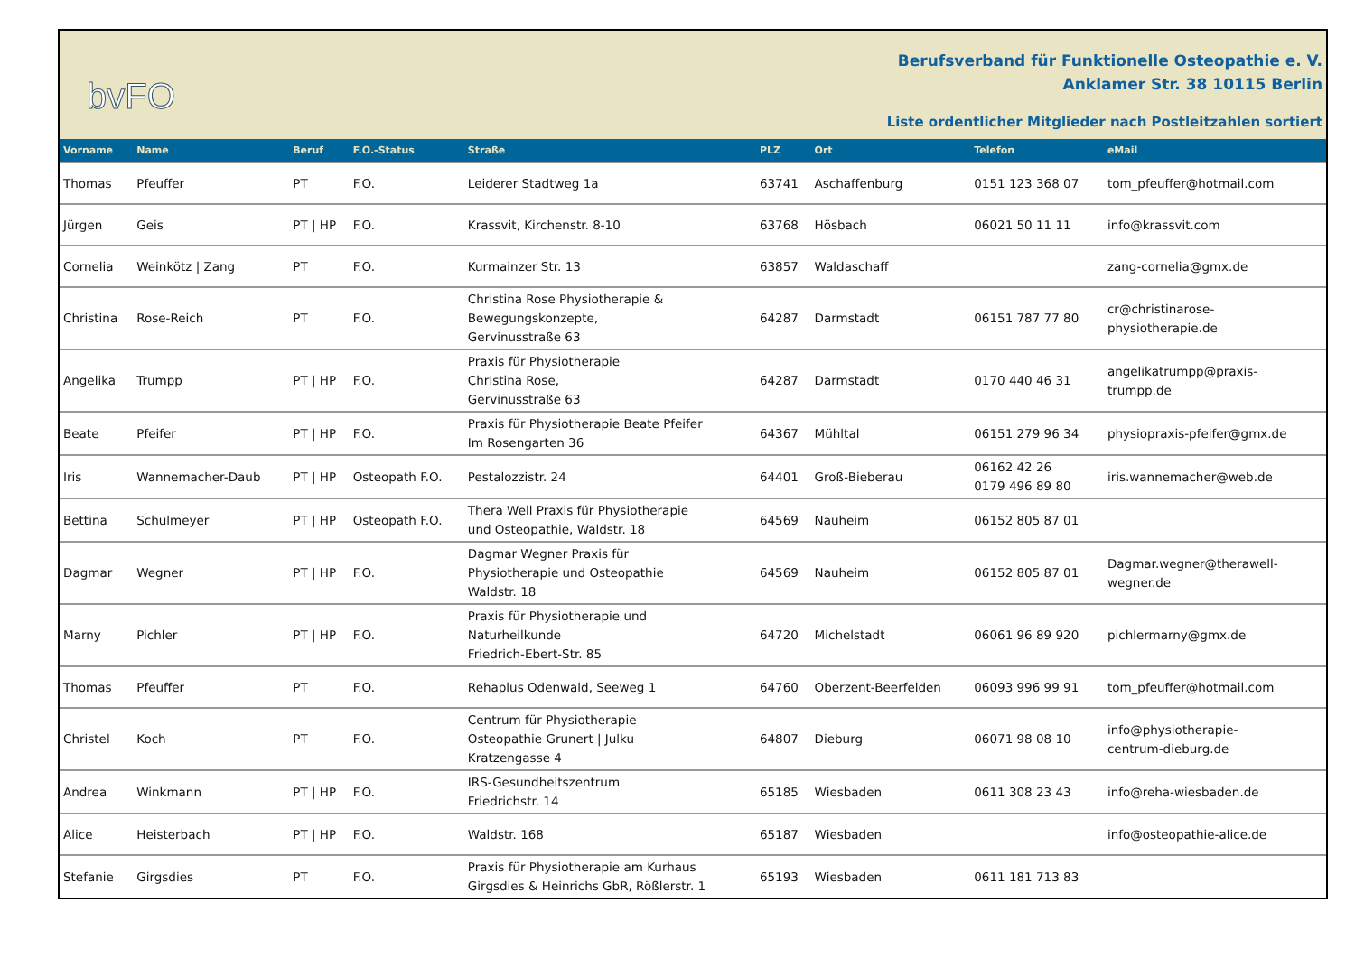bvFO
Berufsverband für Funktionelle Osteopathie e. V.
Anklamer Str. 38 10115 Berlin
Liste ordentlicher Mitglieder nach Postleitzahlen sortiert
| Vorname | Name | Beruf | F.O.-Status | Straße | PLZ | Ort | Telefon | eMail |
| --- | --- | --- | --- | --- | --- | --- | --- | --- |
| Thomas | Pfeuffer | PT | F.O. | Leiderer Stadtweg 1a | 63741 | Aschaffenburg | 0151 123 368 07 | tom_pfeuffer@hotmail.com |
| Jürgen | Geis | PT / HP | F.O. | Krassvit, Kirchenstr. 8-10 | 63768 | Hösbach | 06021 50 11 11 | info@krassvit.com |
| Cornelia | Weinkötz / Zang | PT | F.O. | Kurmainzer Str. 13 | 63857 | Waldaschaff | | zang-cornelia@gmx.de |
| Christina | Rose-Reich | PT | F.O. | Christina Rose Physiotherapie & Bewegungskonzepte, Gervinusstraße 63 | 64287 | Darmstadt | 06151 787 77 80 | cr@christinarose- physiotherapie.de |
| Angelika | Trumpp | PT / HP | F.O. | Praxis für Physiotherapie Christina Rose, Gervinusstraße 63 | 64287 | Darmstadt | 0170 440 46 31 | angelikatrumpp@praxis- trumpp.de |
| Beate | Pfeifer | PT / HP | F.O. | Praxis für Physiotherapie Beate Pfeifer Im Rosengarten 36 | 64367 | Mühltal | 06151 279 96 34 | physiopraxis-pfeifer@gmx.de |
| Iris | Wannemacher-Daub | PT / HP | Osteopath F.O. | Pestalozzistr. 24 | 64401 | Groß-Bieberau | 06162 42 26 0179 496 89 80 | iris.wannemacher@web.de |
| Bettina | Schulmeyer | PT / HP | Osteopath F.O. | Thera Well Praxis für Physiotherapie und Osteopathie, Waldstr. 18 | 64569 | Nauheim | 06152 805 87 01 | |
| Dagmar | Wegner | PT / HP | F.O. | Dagmar Wegner Praxis für Physiotherapie und Osteopathie Waldstr. 18 | 64569 | Nauheim | 06152 805 87 01 | Dagmar.wegner@therawell- wegner.de |
| Marny | Pichler | PT / HP | F.O. | Praxis für Physiotherapie und Naturheilkunde Friedrich-Ebert-Str. 85 | 64720 | Michelstadt | 06061 96 89 920 | pichlermarny@gmx.de |
| Thomas | Pfeuffer | PT | F.O. | Rehaplus Odenwald, Seeweg 1 | 64760 | Oberzent-Beerfelden | 06093 996 99 91 | tom_pfeuffer@hotmail.com |
| Christel | Koch | PT | F.O. | Centrum für Physiotherapie Osteopathie Grunert / Julku Kratzengasse 4 | 64807 | Dieburg | 06071 98 08 10 | info@physiotherapie- centrum-dieburg.de |
| Andrea | Winkmann | PT / HP | F.O. | IRS-Gesundheitszentrum Friedrichstr. 14 | 65185 | Wiesbaden | 0611 308 23 43 | info@reha-wiesbaden.de |
| Alice | Heisterbach | PT / HP | F.O. | Waldstr. 168 | 65187 | Wiesbaden | | info@osteopathie-alice.de |
| Stefanie | Girgsdies | PT | F.O. | Praxis für Physiotherapie am Kurhaus Girgsdies & Heinrichs GbR, Rößlerstr. 1 | 65193 | Wiesbaden | 0611 181 713 83 | |